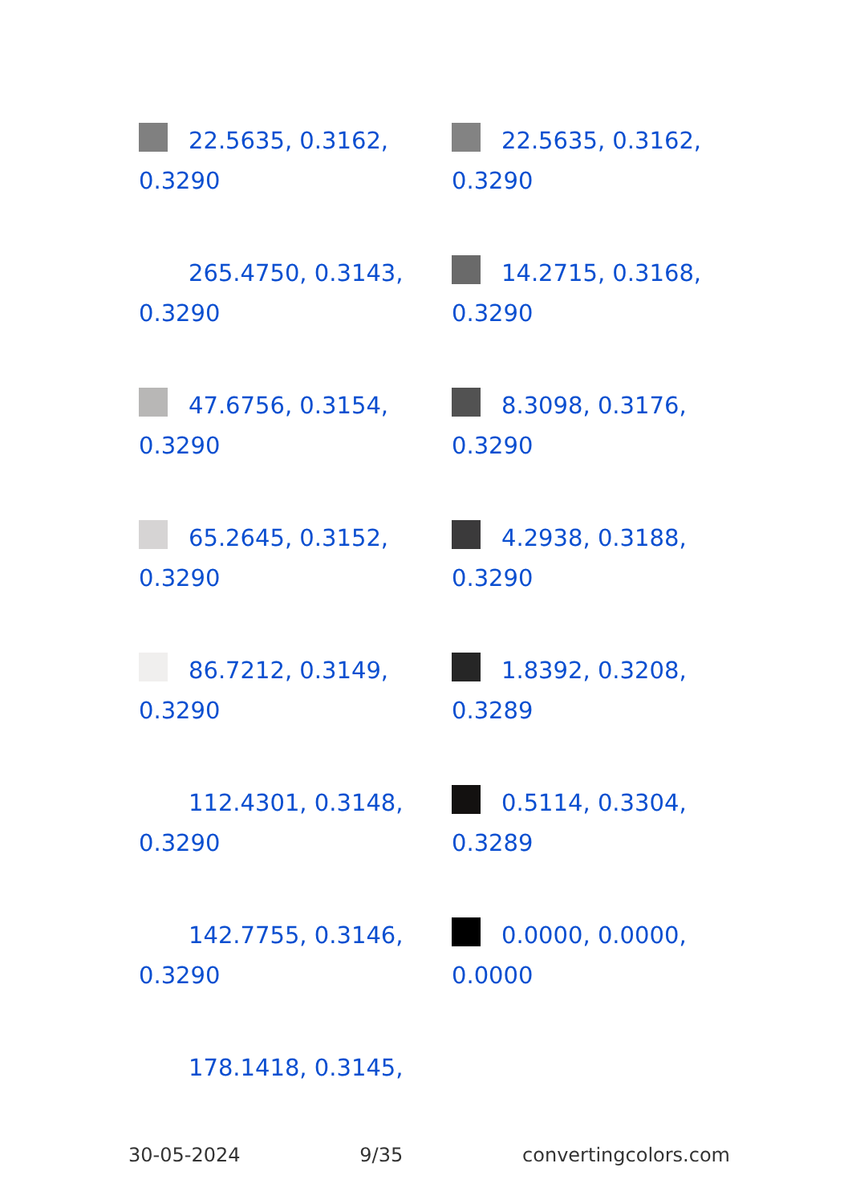22.5635, 0.3162,
0.3290
22.5635, 0.3162,
0.3290
265.4750, 0.3143,
0.3290
14.2715, 0.3168,
0.3290
47.6756, 0.3154,
0.3290
8.3098, 0.3176,
0.3290
65.2645, 0.3152,
0.3290
4.2938, 0.3188,
0.3290
86.7212, 0.3149,
0.3290
1.8392, 0.3208,
0.3289
112.4301, 0.3148,
0.3290
0.5114, 0.3304,
0.3289
142.7755, 0.3146,
0.3290
0.0000, 0.0000,
0.0000
178.1418, 0.3145,
30-05-2024 9/35 convertingcolors.com